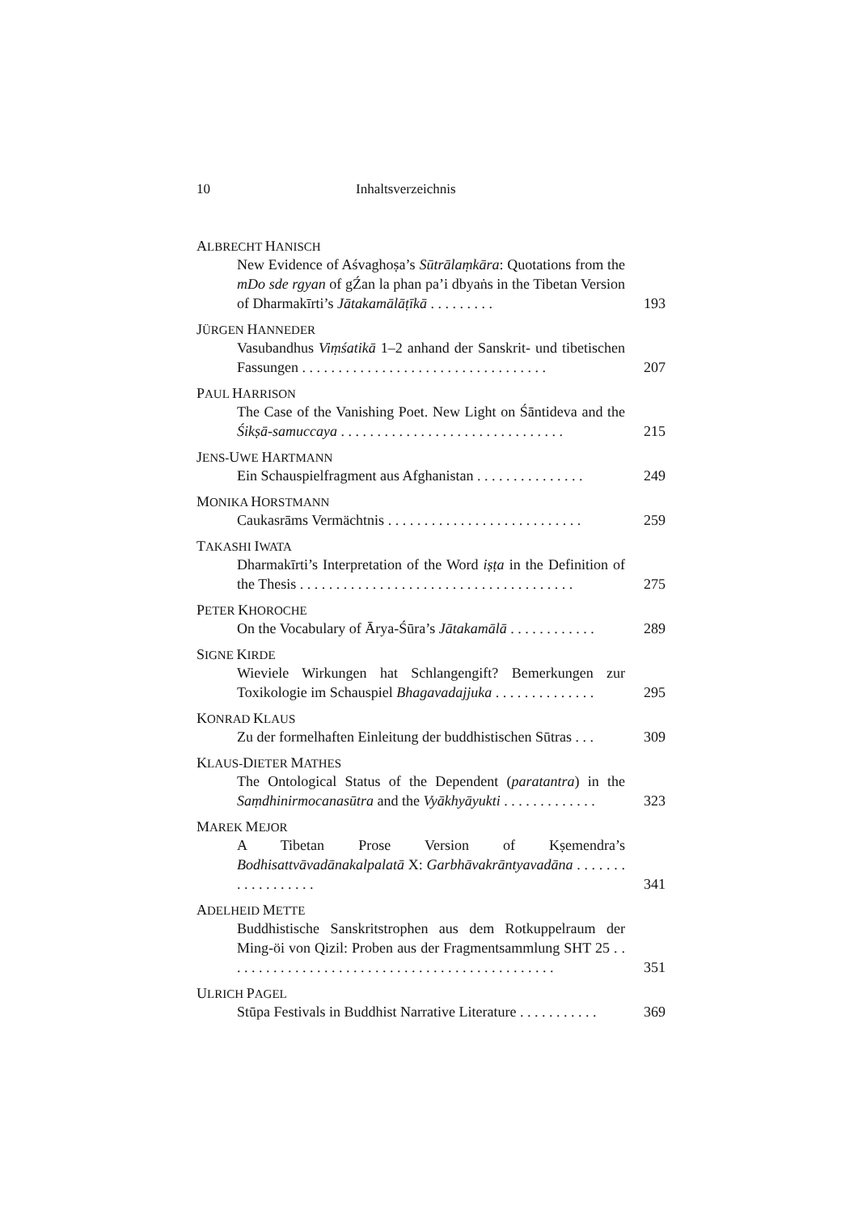10 Inhaltsverzeichnis
ALBRECHT HANISCH
New Evidence of Aśvaghoṣa’s Sūtrālaṃkāra: Quotations from the mDo sde rgyan of gŹan la phan pa’i dbyaṅs in the Tibetan Version of Dharmakīrti’s Jātakamālāṭīkā . . . . . . . . .
193
JÜRGEN HANNEDER
Vasubandhus Viṃśatikā 1–2 anhand der Sanskrit- und tibetischen Fassungen . . . . . . . . . . . . . . . . . . . . . . . . . . . . . . . . . .
207
PAUL HARRISON
The Case of the Vanishing Poet. New Light on Śāntideva and the Śikṣā-samuccaya . . . . . . . . . . . . . . . . . . . . . . . . . . . . . . .
215
JENS-UWE HARTMANN
Ein Schauspielfragment aus Afghanistan . . . . . . . . . . . . . . .
249
MONIKA HORSTMANN
Caukasrāms Vermächtnis . . . . . . . . . . . . . . . . . . . . . . . . . . .
259
TAKASHI IWATA
Dharmakīrti’s Interpretation of the Word iṣṭa in the Definition of the Thesis . . . . . . . . . . . . . . . . . . . . . . . . . . . . . . . . . . . . . .
275
PETER KHOROCHE
On the Vocabulary of Ārya-Śūra’s Jātakamālā . . . . . . . . . . . .
289
SIGNE KIRDE
Wieviele Wirkungen hat Schlangengift? Bemerkungen zur Toxikologie im Schauspiel Bhagavadajjuka . . . . . . . . . . . . . .
295
KONRAD KLAUS
Zu der formelhaften Einleitung der buddhistischen Sūtras . . .
309
KLAUS-DIETER MATHES
The Ontological Status of the Dependent (paratantra) in the Saṃdhinirmocanasūtra and the Vyākhyāyukti . . . . . . . . . . . . .
323
MAREK MEJOR
A Tibetan Prose Version of Kṣemendra’s Bodhisattvāvadānakalpalatā X: Garbhāvakrāntyavadāna . . . . . . . . . . . . . . . . . .
341
ADELHEID METTE
Buddhistische Sanskritstrophen aus dem Rotkuppelraum der Ming-öi von Qizil: Proben aus der Fragmentsammlung SHT 25 . . . . . . . . . . . . . . . . . . . . . . . . . . . . . . . . . . . . . . . . . . . . . .
351
ULRICH PAGEL
Stūpa Festivals in Buddhist Narrative Literature . . . . . . . . . . .
369